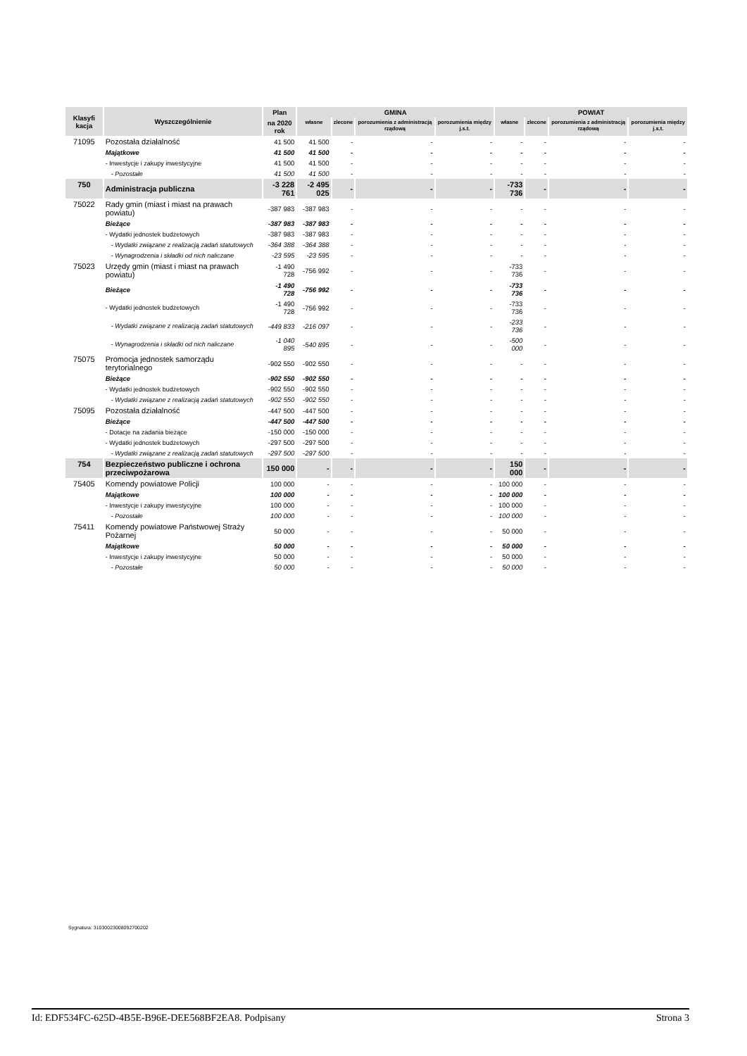| Klasyfi kacja | Wyszczególnienie | Plan | GMINA | | | | POWIAT | | | |
| --- | --- | --- | --- | --- | --- | --- | --- | --- | --- | --- |
| | | na 2020 rok | własne | zlecone | porozumienia z administracją rządową | porozumienia między j.s.t. | własne | zlecone | porozumienia z administracją rządową | porozumienia między j.s.t. |
| 71095 | Pozostała działalność | 41 500 | 41 500 | - | - | - | - | - | - | - |
| | Majątkowe | 41 500 | 41 500 | - | - | - | - | - | - | - |
| | - Inwestycje i zakupy inwestycyjne | 41 500 | 41 500 | - | - | - | - | - | - | - |
| | - Pozostałe | 41 500 | 41 500 | - | - | - | - | - | - | - |
| 750 | Administracja publiczna | -3 228 761 | -2 495 025 | - | - | - | -733 736 | - | - | - |
| 75022 | Rady gmin (miast i miast na prawach powiatu) | -387 983 | -387 983 | - | - | - | - | - | - | - |
| | Bieżące | -387 983 | -387 983 | - | - | - | - | - | - | - |
| | - Wydatki jednostek budżetowych | -387 983 | -387 983 | - | - | - | - | - | - | - |
| | - Wydatki związane z realizacją zadań statutowych | -364 388 | -364 388 | - | - | - | - | - | - | - |
| | - Wynagrodzenia i składki od nich naliczane | -23 595 | -23 595 | - | - | - | - | - | - | - |
| 75023 | Urzędy gmin (miast i miast na prawach powiatu) | -1 490 728 | -756 992 | - | - | - | -733 736 | - | - | - |
| | Bieżące | -1 490 728 | -756 992 | - | - | - | -733 736 | - | - | - |
| | - Wydatki jednostek budżetowych | -1 490 728 | -756 992 | - | - | - | -733 736 | - | - | - |
| | - Wydatki związane z realizacją zadań statutowych | -449 833 | -216 097 | - | - | - | -233 736 | - | - | - |
| | - Wynagrodzenia i składki od nich naliczane | -1 040 895 | -540 895 | - | - | - | -500 000 | - | - | - |
| 75075 | Promocja jednostek samorządu terytorialnego | -902 550 | -902 550 | - | - | - | - | - | - | - |
| | Bieżące | -902 550 | -902 550 | - | - | - | - | - | - | - |
| | - Wydatki jednostek budżetowych | -902 550 | -902 550 | - | - | - | - | - | - | - |
| | - Wydatki związane z realizacją zadań statutowych | -902 550 | -902 550 | - | - | - | - | - | - | - |
| 75095 | Pozostała działalność | -447 500 | -447 500 | - | - | - | - | - | - | - |
| | Bieżące | -447 500 | -447 500 | - | - | - | - | - | - | - |
| | - Dotacje na zadania bieżące | -150 000 | -150 000 | - | - | - | - | - | - | - |
| | - Wydatki jednostek budżetowych | -297 500 | -297 500 | - | - | - | - | - | - | - |
| | - Wydatki związane z realizacją zadań statutowych | -297 500 | -297 500 | - | - | - | - | - | - | - |
| 754 | Bezpieczeństwo publiczne i ochrona przeciwpożarowa | 150 000 | - | - | - | - | 150 000 | - | - | - |
| 75405 | Komendy powiatowe Policji | 100 000 | - | - | - | - | 100 000 | - | - | - |
| | Majątkowe | 100 000 | - | - | - | - | 100 000 | - | - | - |
| | - Inwestycje i zakupy inwestycyjne | 100 000 | - | - | - | - | 100 000 | - | - | - |
| | - Pozostałe | 100 000 | - | - | - | - | 100 000 | - | - | - |
| 75411 | Komendy powiatowe Państwowej Straży Pożarnej | 50 000 | - | - | - | - | 50 000 | - | - | - |
| | Majątkowe | 50 000 | - | - | - | - | 50 000 | - | - | - |
| | - Inwestycje i zakupy inwestycyjne | 50 000 | - | - | - | - | 50 000 | - | - | - |
| | - Pozostałe | 50 000 | - | - | - | - | 50 000 | - | - | - |
Sygnatura: 31030023008092700202
Id: EDF534FC-625D-4B5E-B96E-DEE568BF2EA8. Podpisany Strona 3